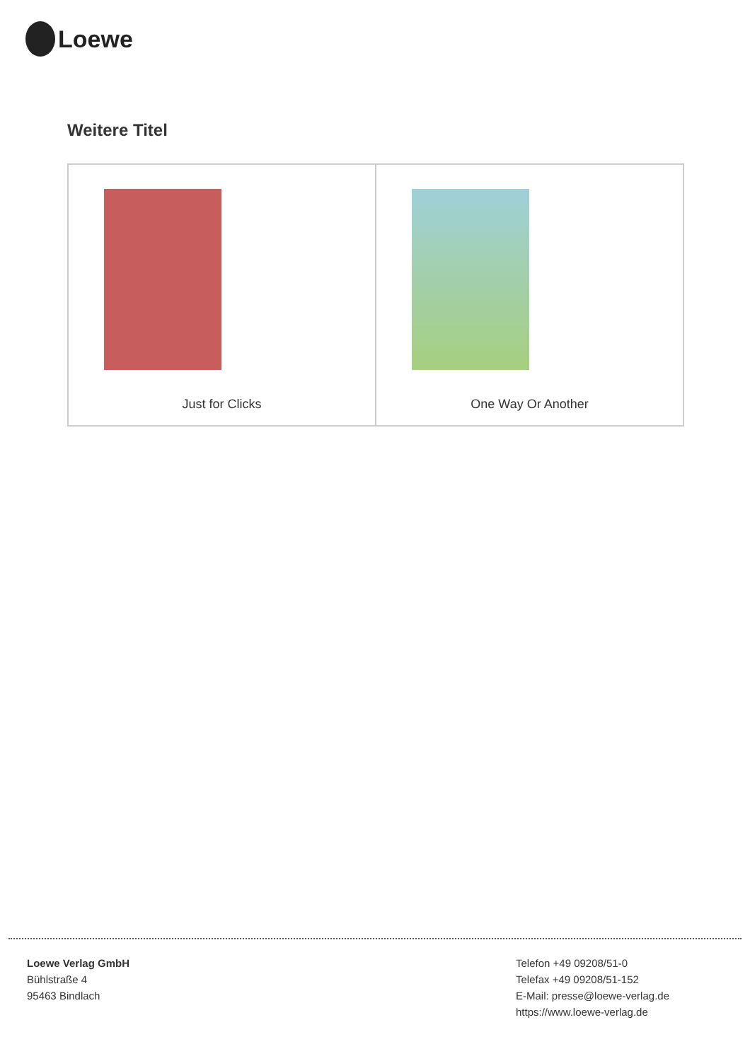Loewe
Weitere Titel
| Just for Clicks | One Way Or Another |
Loewe Verlag GmbH
Bühlstraße 4
95463 Bindlach
Telefon +49 09208/51-0
Telefax +49 09208/51-152
E-Mail: presse@loewe-verlag.de
https://www.loewe-verlag.de